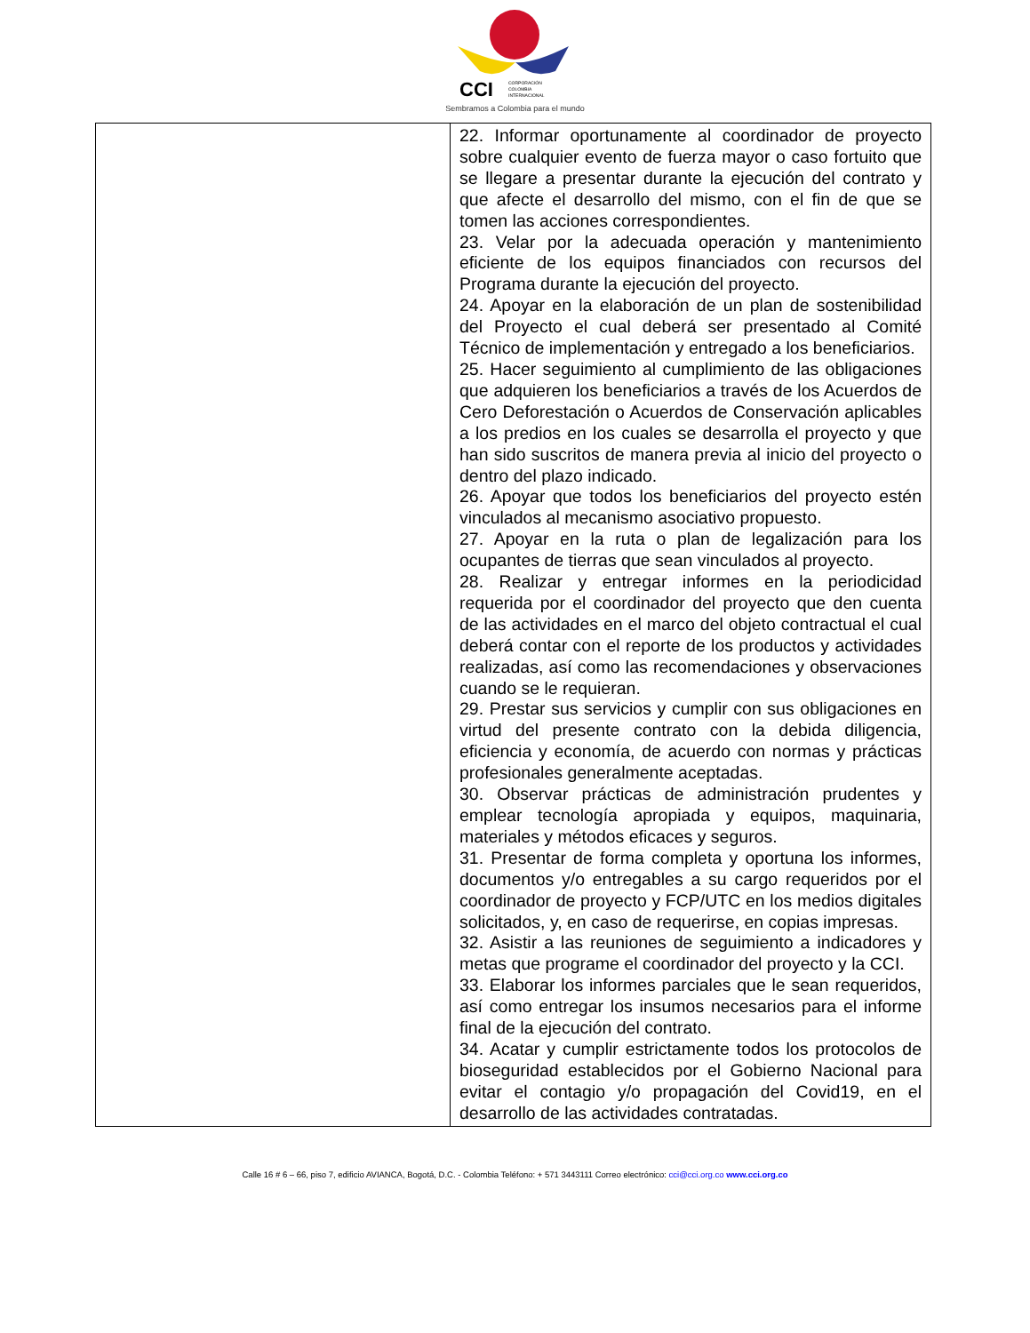CCI CORPORACIÓN
COLOMBIA
INTERNACIONAL
Sembramos a Colombia para el mundo
| | 22. Informar oportunamente al coordinador de proyecto sobre cualquier evento de fuerza mayor o caso fortuito que se llegare a presentar durante la ejecución del contrato y que afecte el desarrollo del mismo, con el fin de que se tomen las acciones correspondientes. 23. Velar por la adecuada operación y mantenimiento eficiente de los equipos financiados con recursos del Programa durante la ejecución del proyecto. 24. Apoyar en la elaboración de un plan de sostenibilidad del Proyecto el cual deberá ser presentado al Comité Técnico de implementación y entregado a los beneficiarios. 25. Hacer seguimiento al cumplimiento de las obligaciones que adquieren los beneficiarios a través de los Acuerdos de Cero Deforestación o Acuerdos de Conservación aplicables a los predios en los cuales se desarrolla el proyecto y que han sido suscritos de manera previa al inicio del proyecto o dentro del plazo indicado. 26. Apoyar que todos los beneficiarios del proyecto estén vinculados al mecanismo asociativo propuesto. 27. Apoyar en la ruta o plan de legalización para los ocupantes de tierras que sean vinculados al proyecto. 28. Realizar y entregar informes en la periodicidad requerida por el coordinador del proyecto que den cuenta de las actividades en el marco del objeto contractual el cual deberá contar con el reporte de los productos y actividades realizadas, así como las recomendaciones y observaciones cuando se le requieran. 29. Prestar sus servicios y cumplir con sus obligaciones en virtud del presente contrato con la debida diligencia, eficiencia y economía, de acuerdo con normas y prácticas profesionales generalmente aceptadas. 30. Observar prácticas de administración prudentes y emplear tecnología apropiada y equipos, maquinaria, materiales y métodos eficaces y seguros. 31. Presentar de forma completa y oportuna los informes, documentos y/o entregables a su cargo requeridos por el coordinador de proyecto y FCP/UTC en los medios digitales solicitados, y, en caso de requerirse, en copias impresas. 32. Asistir a las reuniones de seguimiento a indicadores y metas que programe el coordinador del proyecto y la CCI. 33. Elaborar los informes parciales que le sean requeridos, así como entregar los insumos necesarios para el informe final de la ejecución del contrato. 34. Acatar y cumplir estrictamente todos los protocolos de bioseguridad establecidos por el Gobierno Nacional para evitar el contagio y/o propagación del Covid19, en el desarrollo de las actividades contratadas. |
Calle 16 # 6 – 66, piso 7, edificio AVIANCA, Bogotá, D.C. - Colombia Teléfono: + 571 3443111 Correo electrónico: cci@cci.org.co www.cci.org.co